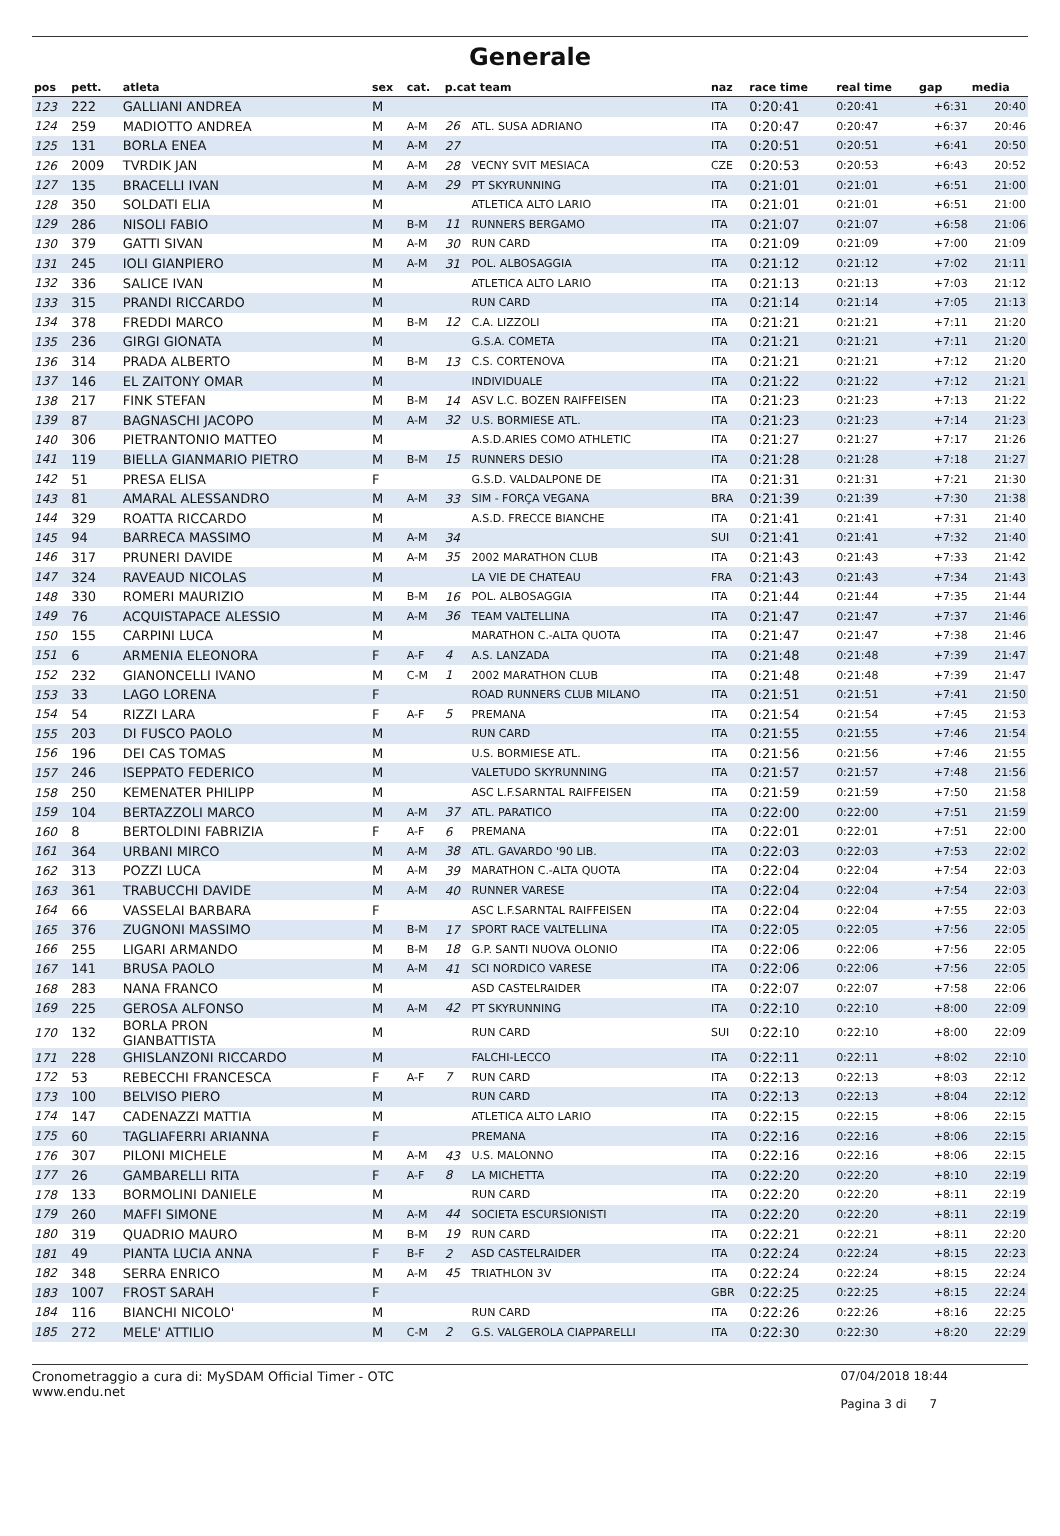Generale
| pos | pett. | atleta | sex | cat. | p.cat team | | naz | race time | real time | gap | media |
| --- | --- | --- | --- | --- | --- | --- | --- | --- | --- | --- | --- |
| 123 | 222 | GALLIANI ANDREA | M | | | | ITA | 0:20:41 | 0:20:41 | +6:31 | 20:40 |
| 124 | 259 | MADIOTTO ANDREA | M | A-M | 26 | ATL. SUSA ADRIANO | ITA | 0:20:47 | 0:20:47 | +6:37 | 20:46 |
| 125 | 131 | BORLA ENEA | M | A-M | 27 | | ITA | 0:20:51 | 0:20:51 | +6:41 | 20:50 |
| 126 | 2009 | TVRDIK JAN | M | A-M | 28 | VECNY SVIT MESIACA | CZE | 0:20:53 | 0:20:53 | +6:43 | 20:52 |
| 127 | 135 | BRACELLI IVAN | M | A-M | 29 | PT SKYRUNNING | ITA | 0:21:01 | 0:21:01 | +6:51 | 21:00 |
| 128 | 350 | SOLDATI ELIA | M | | | ATLETICA ALTO LARIO | ITA | 0:21:01 | 0:21:01 | +6:51 | 21:00 |
| 129 | 286 | NISOLI FABIO | M | B-M | 11 | RUNNERS BERGAMO | ITA | 0:21:07 | 0:21:07 | +6:58 | 21:06 |
| 130 | 379 | GATTI SIVAN | M | A-M | 30 | RUN CARD | ITA | 0:21:09 | 0:21:09 | +7:00 | 21:09 |
| 131 | 245 | IOLI GIANPIERO | M | A-M | 31 | POL. ALBOSAGGIA | ITA | 0:21:12 | 0:21:12 | +7:02 | 21:11 |
| 132 | 336 | SALICE IVAN | M | | | ATLETICA ALTO LARIO | ITA | 0:21:13 | 0:21:13 | +7:03 | 21:12 |
| 133 | 315 | PRANDI RICCARDO | M | | | RUN CARD | ITA | 0:21:14 | 0:21:14 | +7:05 | 21:13 |
| 134 | 378 | FREDDI MARCO | M | B-M | 12 | C.A. LIZZOLI | ITA | 0:21:21 | 0:21:21 | +7:11 | 21:20 |
| 135 | 236 | GIRGI GIONATA | M | | | G.S.A. COMETA | ITA | 0:21:21 | 0:21:21 | +7:11 | 21:20 |
| 136 | 314 | PRADA ALBERTO | M | B-M | 13 | C.S. CORTENOVA | ITA | 0:21:21 | 0:21:21 | +7:12 | 21:20 |
| 137 | 146 | EL ZAITONY OMAR | M | | | INDIVIDUALE | ITA | 0:21:22 | 0:21:22 | +7:12 | 21:21 |
| 138 | 217 | FINK STEFAN | M | B-M | 14 | ASV L.C. BOZEN RAIFFEISEN | ITA | 0:21:23 | 0:21:23 | +7:13 | 21:22 |
| 139 | 87 | BAGNASCHI JACOPO | M | A-M | 32 | U.S. BORMIESE ATL. | ITA | 0:21:23 | 0:21:23 | +7:14 | 21:23 |
| 140 | 306 | PIETRANTONIO MATTEO | M | | | A.S.D.ARIES COMO ATHLETIC | ITA | 0:21:27 | 0:21:27 | +7:17 | 21:26 |
| 141 | 119 | BIELLA GIANMARIO PIETRO | M | B-M | 15 | RUNNERS DESIO | ITA | 0:21:28 | 0:21:28 | +7:18 | 21:27 |
| 142 | 51 | PRESA ELISA | F | | | G.S.D. VALDALPONE DE | ITA | 0:21:31 | 0:21:31 | +7:21 | 21:30 |
| 143 | 81 | AMARAL ALESSANDRO | M | A-M | 33 | SIM - FORÇA VEGANA | BRA | 0:21:39 | 0:21:39 | +7:30 | 21:38 |
| 144 | 329 | ROATTA RICCARDO | M | | | A.S.D. FRECCE BIANCHE | ITA | 0:21:41 | 0:21:41 | +7:31 | 21:40 |
| 145 | 94 | BARRECA MASSIMO | M | A-M | 34 | | SUI | 0:21:41 | 0:21:41 | +7:32 | 21:40 |
| 146 | 317 | PRUNERI DAVIDE | M | A-M | 35 | 2002 MARATHON CLUB | ITA | 0:21:43 | 0:21:43 | +7:33 | 21:42 |
| 147 | 324 | RAVEAUD NICOLAS | M | | | LA VIE DE CHATEAU | FRA | 0:21:43 | 0:21:43 | +7:34 | 21:43 |
| 148 | 330 | ROMERI MAURIZIO | M | B-M | 16 | POL. ALBOSAGGIA | ITA | 0:21:44 | 0:21:44 | +7:35 | 21:44 |
| 149 | 76 | ACQUISTAPACE ALESSIO | M | A-M | 36 | TEAM VALTELLINA | ITA | 0:21:47 | 0:21:47 | +7:37 | 21:46 |
| 150 | 155 | CARPINI LUCA | M | | | MARATHON C.-ALTA QUOTA | ITA | 0:21:47 | 0:21:47 | +7:38 | 21:46 |
| 151 | 6 | ARMENIA ELEONORA | F | A-F | 4 | A.S. LANZADA | ITA | 0:21:48 | 0:21:48 | +7:39 | 21:47 |
| 152 | 232 | GIANONCELLI IVANO | M | C-M | 1 | 2002 MARATHON CLUB | ITA | 0:21:48 | 0:21:48 | +7:39 | 21:47 |
| 153 | 33 | LAGO LORENA | F | | | ROAD RUNNERS CLUB MILANO | ITA | 0:21:51 | 0:21:51 | +7:41 | 21:50 |
| 154 | 54 | RIZZI LARA | F | A-F | 5 | PREMANA | ITA | 0:21:54 | 0:21:54 | +7:45 | 21:53 |
| 155 | 203 | DI FUSCO PAOLO | M | | | RUN CARD | ITA | 0:21:55 | 0:21:55 | +7:46 | 21:54 |
| 156 | 196 | DEI CAS TOMAS | M | | | U.S. BORMIESE ATL. | ITA | 0:21:56 | 0:21:56 | +7:46 | 21:55 |
| 157 | 246 | ISEPPATO FEDERICO | M | | | VALETUDO SKYRUNNING | ITA | 0:21:57 | 0:21:57 | +7:48 | 21:56 |
| 158 | 250 | KEMENATER PHILIPP | M | | | ASC L.F.SARNTAL RAIFFEISEN | ITA | 0:21:59 | 0:21:59 | +7:50 | 21:58 |
| 159 | 104 | BERTAZZOLI MARCO | M | A-M | 37 | ATL. PARATICO | ITA | 0:22:00 | 0:22:00 | +7:51 | 21:59 |
| 160 | 8 | BERTOLDINI FABRIZIA | F | A-F | 6 | PREMANA | ITA | 0:22:01 | 0:22:01 | +7:51 | 22:00 |
| 161 | 364 | URBANI MIRCO | M | A-M | 38 | ATL. GAVARDO '90 LIB. | ITA | 0:22:03 | 0:22:03 | +7:53 | 22:02 |
| 162 | 313 | POZZI LUCA | M | A-M | 39 | MARATHON C.-ALTA QUOTA | ITA | 0:22:04 | 0:22:04 | +7:54 | 22:03 |
| 163 | 361 | TRABUCCHI DAVIDE | M | A-M | 40 | RUNNER VARESE | ITA | 0:22:04 | 0:22:04 | +7:54 | 22:03 |
| 164 | 66 | VASSELAI BARBARA | F | | | ASC L.F.SARNTAL RAIFFEISEN | ITA | 0:22:04 | 0:22:04 | +7:55 | 22:03 |
| 165 | 376 | ZUGNONI MASSIMO | M | B-M | 17 | SPORT RACE VALTELLINA | ITA | 0:22:05 | 0:22:05 | +7:56 | 22:05 |
| 166 | 255 | LIGARI ARMANDO | M | B-M | 18 | G.P. SANTI NUOVA OLONIO | ITA | 0:22:06 | 0:22:06 | +7:56 | 22:05 |
| 167 | 141 | BRUSA PAOLO | M | A-M | 41 | SCI NORDICO VARESE | ITA | 0:22:06 | 0:22:06 | +7:56 | 22:05 |
| 168 | 283 | NANA FRANCO | M | | | ASD CASTELRAIDER | ITA | 0:22:07 | 0:22:07 | +7:58 | 22:06 |
| 169 | 225 | GEROSA ALFONSO | M | A-M | 42 | PT SKYRUNNING | ITA | 0:22:10 | 0:22:10 | +8:00 | 22:09 |
| 170 | 132 | BORLA PRON GIANBATTISTA | M | | | RUN CARD | SUI | 0:22:10 | 0:22:10 | +8:00 | 22:09 |
| 171 | 228 | GHISLANZONI RICCARDO | M | | | FALCHI-LECCO | ITA | 0:22:11 | 0:22:11 | +8:02 | 22:10 |
| 172 | 53 | REBECCHI FRANCESCA | F | A-F | 7 | RUN CARD | ITA | 0:22:13 | 0:22:13 | +8:03 | 22:12 |
| 173 | 100 | BELVISO PIERO | M | | | RUN CARD | ITA | 0:22:13 | 0:22:13 | +8:04 | 22:12 |
| 174 | 147 | CADENAZZI MATTIA | M | | | ATLETICA ALTO LARIO | ITA | 0:22:15 | 0:22:15 | +8:06 | 22:15 |
| 175 | 60 | TAGLIAFERRI ARIANNA | F | | | PREMANA | ITA | 0:22:16 | 0:22:16 | +8:06 | 22:15 |
| 176 | 307 | PILONI MICHELE | M | A-M | 43 | U.S. MALONNO | ITA | 0:22:16 | 0:22:16 | +8:06 | 22:15 |
| 177 | 26 | GAMBARELLI RITA | F | A-F | 8 | LA MICHETTA | ITA | 0:22:20 | 0:22:20 | +8:10 | 22:19 |
| 178 | 133 | BORMOLINI DANIELE | M | | | RUN CARD | ITA | 0:22:20 | 0:22:20 | +8:11 | 22:19 |
| 179 | 260 | MAFFI SIMONE | M | A-M | 44 | SOCIETA ESCURSIONISTI | ITA | 0:22:20 | 0:22:20 | +8:11 | 22:19 |
| 180 | 319 | QUADRIO MAURO | M | B-M | 19 | RUN CARD | ITA | 0:22:21 | 0:22:21 | +8:11 | 22:20 |
| 181 | 49 | PIANTA LUCIA ANNA | F | B-F | 2 | ASD CASTELRAIDER | ITA | 0:22:24 | 0:22:24 | +8:15 | 22:23 |
| 182 | 348 | SERRA ENRICO | M | A-M | 45 | TRIATHLON 3V | ITA | 0:22:24 | 0:22:24 | +8:15 | 22:24 |
| 183 | 1007 | FROST SARAH | F | | | | GBR | 0:22:25 | 0:22:25 | +8:15 | 22:24 |
| 184 | 116 | BIANCHI NICOLO' | M | | | RUN CARD | ITA | 0:22:26 | 0:22:26 | +8:16 | 22:25 |
| 185 | 272 | MELE' ATTILIO | M | C-M | 2 | G.S. VALGEROLA CIAPPARELLI | ITA | 0:22:30 | 0:22:30 | +8:20 | 22:29 |
Cronometraggio a cura di: MySDAM Official Timer - OTC
www.endu.net
07/04/2018 18:44
Pagina 3 di 7